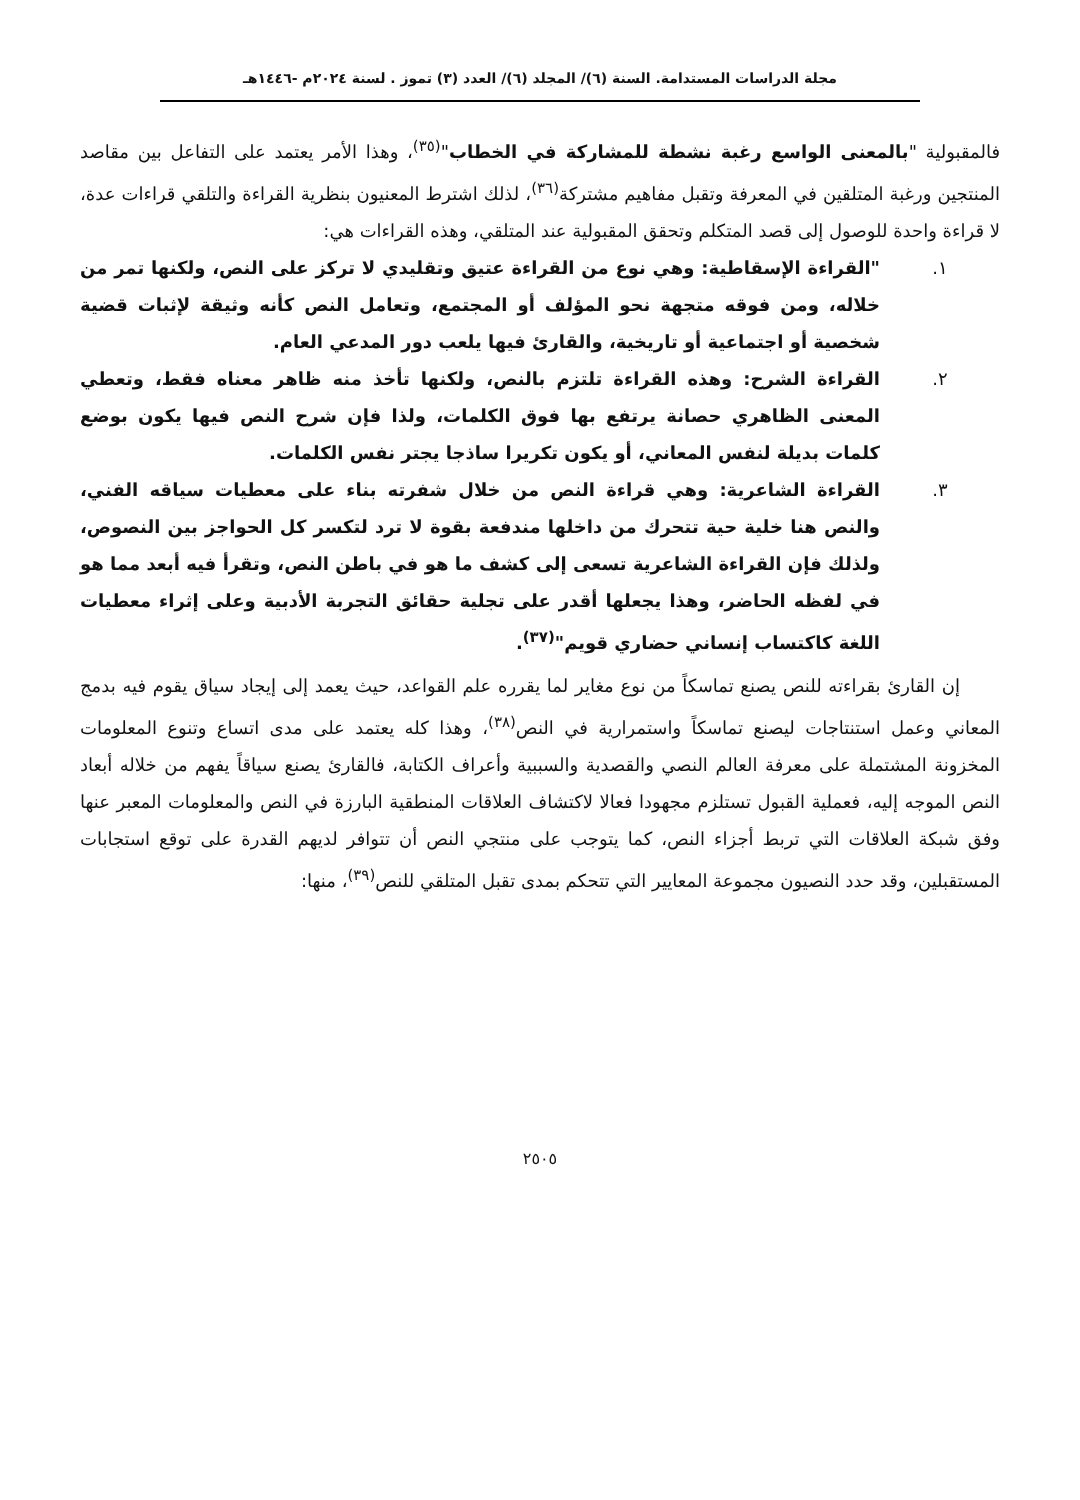مجلة الدراسات المستدامة. السنة (٦)/ المجلد (٦)/ العدد (٣) تموز . لسنة ٢٠٢٤م -١٤٤٦هـ
فالمقبولية "بالمعنى الواسع رغبة نشطة للمشاركة في الخطاب"<sup>(٣٥)</sup>، وهذا الأمر يعتمد على التفاعل بين مقاصد المنتجين ورغبة المتلقين في المعرفة وتقبل مفاهيم مشتركة<sup>(٣٦)</sup>، لذلك اشترط المعنيون بنظرية القراءة والتلقي قراءات عدة، لا قراءة واحدة للوصول إلى قصد المتكلم وتحقق المقبولية عند المتلقي، وهذه القراءات هي:
١. "القراءة الإسقاطية: وهي نوع من القراءة عتيق وتقليدي لا تركز على النص، ولكنها تمر من خلاله، ومن فوقه متجهة نحو المؤلف أو المجتمع، وتعامل النص كأنه وثيقة لإثبات قضية شخصية أو اجتماعية أو تاريخية، والقارئ فيها يلعب دور المدعي العام.
٢. القراءة الشرح: وهذه القراءة تلتزم بالنص، ولكنها تأخذ منه ظاهر معناه فقط، وتعطي المعنى الظاهري حصانة يرتفع بها فوق الكلمات، ولذا فإن شرح النص فيها يكون بوضع كلمات بديلة لنفس المعاني، أو يكون تكريرا ساذجا يجتر نفس الكلمات.
٣. القراءة الشاعرية: وهي قراءة النص من خلال شفرته بناء على معطيات سياقه الفني، والنص هنا خلية حية تتحرك من داخلها مندفعة بقوة لا ترد لتكسر كل الحواجز بين النصوص، ولذلك فإن القراءة الشاعرية تسعى إلى كشف ما هو في باطن النص، وتقرأ فيه أبعد مما هو في لفظه الحاضر، وهذا يجعلها أقدر على تجلية حقائق التجربة الأدبية وعلى إثراء معطيات اللغة كاكتساب إنساني حضاري قويم"<sup>(٣٧)</sup>.
إن القارئ بقراءته للنص يصنع تماسكاً من نوع مغاير لما يقرره علم القواعد، حيث يعمد إلى إيجاد سياق يقوم فيه بدمج المعاني وعمل استنتاجات ليصنع تماسكاً واستمرارية في النص<sup>(٣٨)</sup>، وهذا كله يعتمد على مدى اتساع وتنوع المعلومات المخزونة المشتملة على معرفة العالم النصي والقصدية والسببية وأعراف الكتابة، فالقارئ يصنع سياقاً يفهم من خلاله أبعاد النص الموجه إليه، فعملية القبول تستلزم مجهودا فعالا لاكتشاف العلاقات المنطقية البارزة في النص والمعلومات المعبر عنها وفق شبكة العلاقات التي تربط أجزاء النص، كما يتوجب على منتجي النص أن تتوافر لديهم القدرة على توقع استجابات المستقبلين، وقد حدد النصيون مجموعة المعايير التي تتحكم بمدى تقبل المتلقي للنص<sup>(٣٩)</sup>، منها:
٢٥٠٥